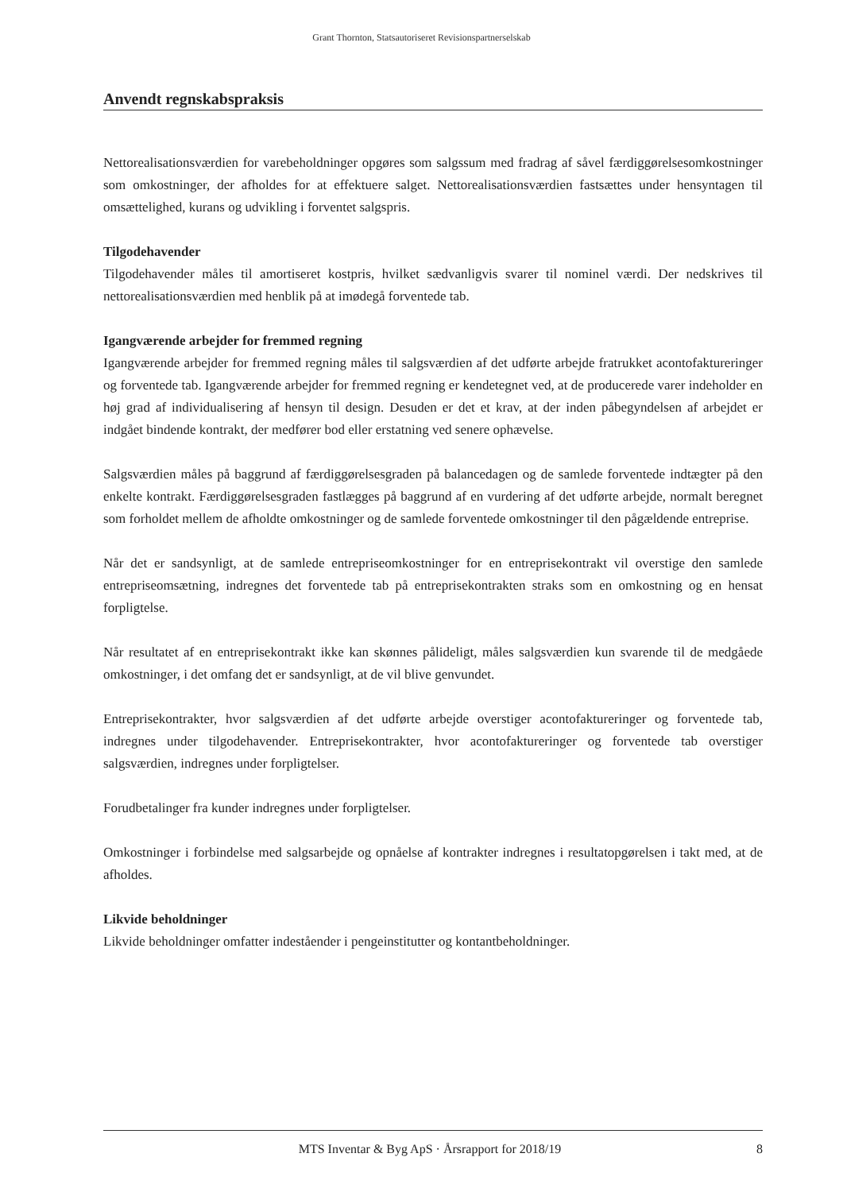Grant Thornton, Statsautoriseret Revisionspartnerselskab
Anvendt regnskabspraksis
Nettorealisationsværdien for varebeholdninger opgøres som salgssum med fradrag af såvel færdiggørelsesomkostninger som omkostninger, der afholdes for at effektuere salget. Nettorealisationsværdien fastsættes under hensyntagen til omsættelighed, kurans og udvikling i forventet salgspris.
Tilgodehavender
Tilgodehavender måles til amortiseret kostpris, hvilket sædvanligvis svarer til nominel værdi. Der nedskrives til nettorealisationsværdien med henblik på at imødegå forventede tab.
Igangværende arbejder for fremmed regning
Igangværende arbejder for fremmed regning måles til salgsværdien af det udførte arbejde fratrukket acontofaktureringer og forventede tab. Igangværende arbejder for fremmed regning er kendetegnet ved, at de producerede varer indeholder en høj grad af individualisering af hensyn til design. Desuden er det et krav, at der inden påbegyndelsen af arbejdet er indgået bindende kontrakt, der medfører bod eller erstatning ved senere ophævelse.
Salgsværdien måles på baggrund af færdiggørelsesgraden på balancedagen og de samlede forventede indtægter på den enkelte kontrakt. Færdiggørelsesgraden fastlægges på baggrund af en vurdering af det udførte arbejde, normalt beregnet som forholdet mellem de afholdte omkostninger og de samlede forventede omkostninger til den pågældende entreprise.
Når det er sandsynligt, at de samlede entrepriseomkostninger for en entreprisekontrakt vil overstige den samlede entrepriseomsætning, indregnes det forventede tab på entreprisekontrakten straks som en omkostning og en hensat forpligtelse.
Når resultatet af en entreprisekontrakt ikke kan skønnes pålideligt, måles salgsværdien kun svarende til de medgåede omkostninger, i det omfang det er sandsynligt, at de vil blive genvundet.
Entreprisekontrakter, hvor salgsværdien af det udførte arbejde overstiger acontofaktureringer og forventede tab, indregnes under tilgodehavender. Entreprisekontrakter, hvor acontofaktureringer og forventede tab overstiger salgsværdien, indregnes under forpligtelser.
Forudbetalinger fra kunder indregnes under forpligtelser.
Omkostninger i forbindelse med salgsarbejde og opnåelse af kontrakter indregnes i resultatopgørelsen i takt med, at de afholdes.
Likvide beholdninger
Likvide beholdninger omfatter indeståender i pengeinstitutter og kontantbeholdninger.
MTS Inventar & Byg ApS · Årsrapport for 2018/19 8